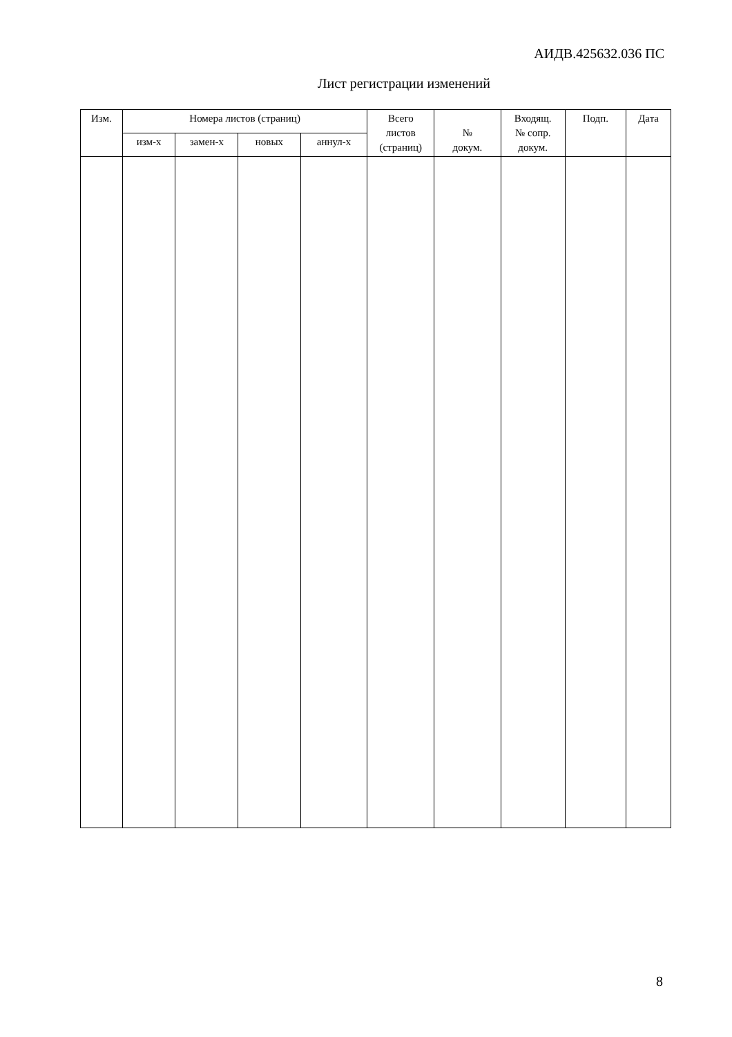АИДВ.425632.036 ПС
Лист регистрации изменений
| Изм. | Номера листов (страниц) | | | | Всего листов (страниц) | № докум. | Входящ. № сопр. докум. | Подп. | Дата |
| --- | --- | --- | --- | --- | --- | --- | --- | --- | --- |
| | изм-х | замен-х | новых | аннул-х | | | | | |
8